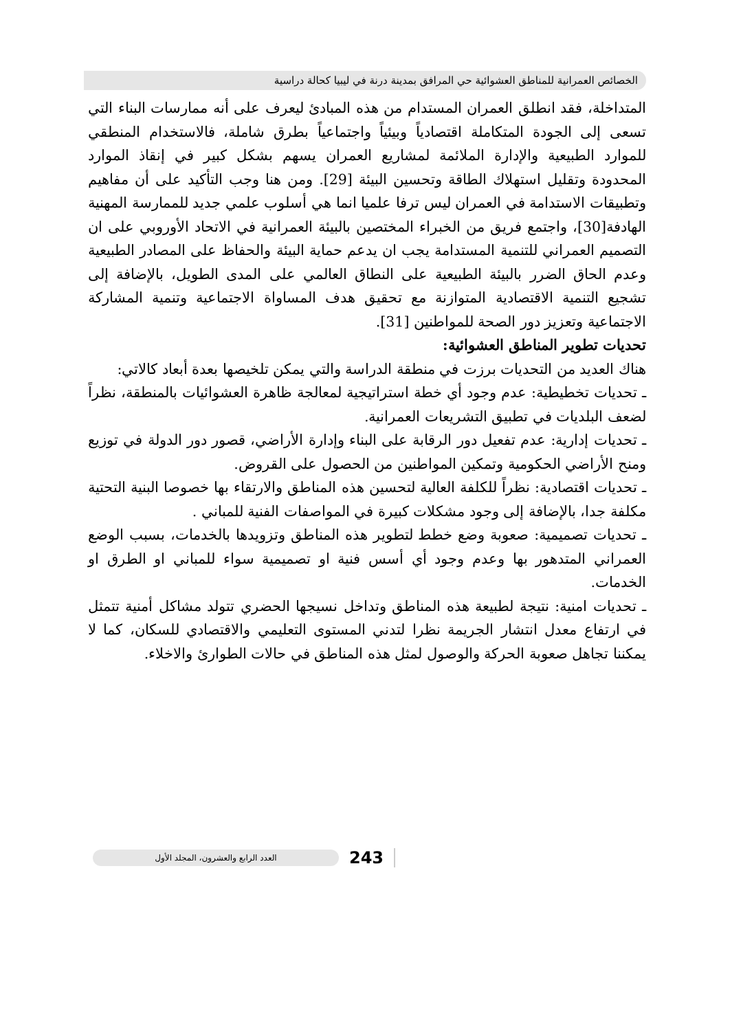الخصائص العمرانية للمناطق العشوائية حي المرافق بمدينة درنة في ليبيا كحالة دراسية
المتداخلة، فقد انطلق العمران المستدام من هذه المبادئ ليعرف على أنه ممارسات البناء التي تسعى إلى الجودة المتكاملة اقتصادياً وبيئياً واجتماعياً بطرق شاملة، فالاستخدام المنطقي للموارد الطبيعية والإدارة الملائمة لمشاريع العمران يسهم بشكل كبير في إنقاذ الموارد المحدودة وتقليل استهلاك الطاقة وتحسين البيئة [29]. ومن هنا وجب التأكيد على أن مفاهيم وتطبيقات الاستدامة في العمران ليس ترفا علميا انما هي أسلوب علمي جديد للممارسة المهنية الهادفة[30]، واجتمع فريق من الخبراء المختصين بالبيئة العمرانية في الاتحاد الأوروبي على ان التصميم العمراني للتنمية المستدامة يجب ان يدعم حماية البيئة والحفاظ على المصادر الطبيعية وعدم الحاق الضرر بالبيئة الطبيعية على النطاق العالمي على المدى الطويل، بالإضافة إلى تشجيع التنمية الاقتصادية المتوازنة مع تحقيق هدف المساواة الاجتماعية وتنمية المشاركة الاجتماعية وتعزيز دور الصحة للمواطنين [31].
تحديات تطوير المناطق العشوائية:
هناك العديد من التحديات برزت في منطقة الدراسة والتي يمكن تلخيصها بعدة أبعاد كالاتي:
ـ تحديات تخطيطية: عدم وجود أي خطة استراتيجية لمعالجة ظاهرة العشوائيات بالمنطقة، نظراً لضعف البلديات في تطبيق التشريعات العمرانية.
ـ تحديات إدارية: عدم تفعيل دور الرقابة على البناء وإدارة الأراضي، قصور دور الدولة في توزيع ومنح الأراضي الحكومية وتمكين المواطنين من الحصول على القروض.
ـ تحديات اقتصادية: نظراً للكلفة العالية لتحسين هذه المناطق والارتقاء بها خصوصا البنية التحتية مكلفة جدا، بالإضافة إلى وجود مشكلات كبيرة في المواصفات الفنية للمباني .
ـ تحديات تصميمية: صعوبة وضع خطط لتطوير هذه المناطق وتزويدها بالخدمات، بسبب الوضع العمراني المتدهور بها وعدم وجود أي أسس فنية او تصميمية سواء للمباني او الطرق او الخدمات.
ـ تحديات امنية: نتيجة لطبيعة هذه المناطق وتداخل نسيجها الحضري تتولد مشاكل أمنية تتمثل في ارتفاع معدل انتشار الجريمة نظرا لتدني المستوى التعليمي والاقتصادي للسكان، كما لا يمكننا تجاهل صعوبة الحركة والوصول لمثل هذه المناطق في حالات الطوارئ والاخلاء.
العدد الرابع والعشرون، المجلد الأول
243